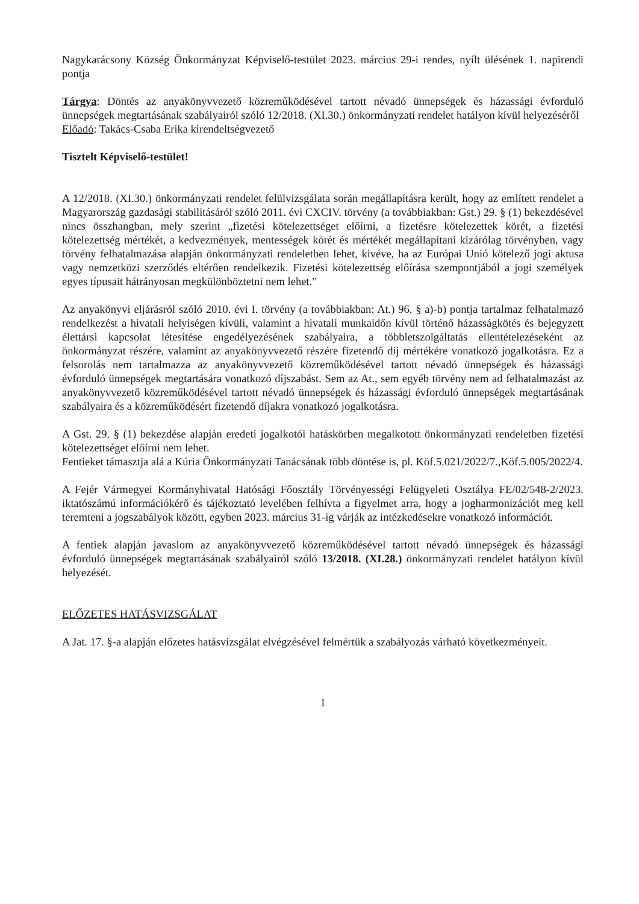Nagykarácsony Község Önkormányzat Képviselő-testület 2023. március 29-i rendes, nyílt ülésének 1. napirendi pontja
Tárgya: Döntés az anyakönyvvezető közreműködésével tartott névadó ünnepségek és házassági évforduló ünnepségek megtartásának szabályairól szóló 12/2018. (XI.30.) önkormányzati rendelet hatályon kívül helyezéséről
Előadó: Takács-Csaba Erika kirendeltségvezető
Tisztelt Képviselő-testület!
A 12/2018. (XI.30.) önkormányzati rendelet felülvizsgálata során megállapításra került, hogy az említett rendelet a Magyarország gazdasági stabilitásáról szóló 2011. évi CXCIV. törvény (a továbbiakban: Gst.) 29. § (1) bekezdésével nincs összhangban, mely szerint „fizetési kötelezettséget előírni, a fizetésre kötelezettek körét, a fizetési kötelezettség mértékét, a kedvezmények, mentességek körét és mértékét megállapítani kizárólag törvényben, vagy törvény felhatalmazása alapján önkormányzati rendeletben lehet, kivéve, ha az Európai Unió kötelező jogi aktusa vagy nemzetközi szerződés eltérően rendelkezik. Fizetési kötelezettség előírása szempontjából a jogi személyek egyes típusait hátrányosan megkülönböztetni nem lehet.”
Az anyakönyvi eljárásról szóló 2010. évi I. törvény (a továbbiakban: At.) 96. § a)-b) pontja tartalmaz felhatalmazó rendelkezést a hivatali helyiségen kívüli, valamint a hivatali munkaidőn kívül történő házasságkötés és bejegyzett élettársi kapcsolat létesítése engedélyezésének szabályaira, a többletszolgáltatás ellentételezéseként az önkormányzat részére, valamint az anyakönyvvezető részére fizetendő díj mértékére vonatkozó jogalkotásra. Ez a felsorolás nem tartalmazza az anyakönyvvezető közreműködésével tartott névadó ünnepségek és házassági évforduló ünnepségek megtartására vonatkozó díjszabást. Sem az At., sem egyéb törvény nem ad felhatalmazást az anyakönyvvezető közreműködésével tartott névadó ünnepségek és házassági évforduló ünnepségek megtartásának szabályaira és a közreműködésért fizetendő díjakra vonatkozó jogalkotásra.
A Gst. 29. § (1) bekezdése alapján eredeti jogalkotói hatáskörben megalkotott önkormányzati rendeletben fizetési kötelezettséget előírni nem lehet.
Fentieket támasztja alá a Kúria Önkormányzati Tanácsának több döntése is, pl. Köf.5.021/2022/7.,Köf.5.005/2022/4.
A Fejér Vármegyei Kormányhivatal Hatósági Főosztály Törvényességi Felügyeleti Osztálya FE/02/548-2/2023. iktatószámú információkérő és tájékoztató levelében felhívta a figyelmet arra, hogy a jogharmonizációt meg kell teremteni a jogszabályok között, egyben 2023. március 31-ig várják az intézkedésekre vonatkozó információt.
A fentiek alapján javaslom az anyakönyvvezető közreműködésével tartott névadó ünnepségek és házassági évforduló ünnepségek megtartásának szabályairól szóló 13/2018. (XI.28.) önkormányzati rendelet hatályon kívül helyezését.
ELŐZETES HATÁSVIZSGÁLAT
A Jat. 17. §-a alapján előzetes hatásvizsgálat elvégzésével felmértük a szabályozás várható következményeit.
1